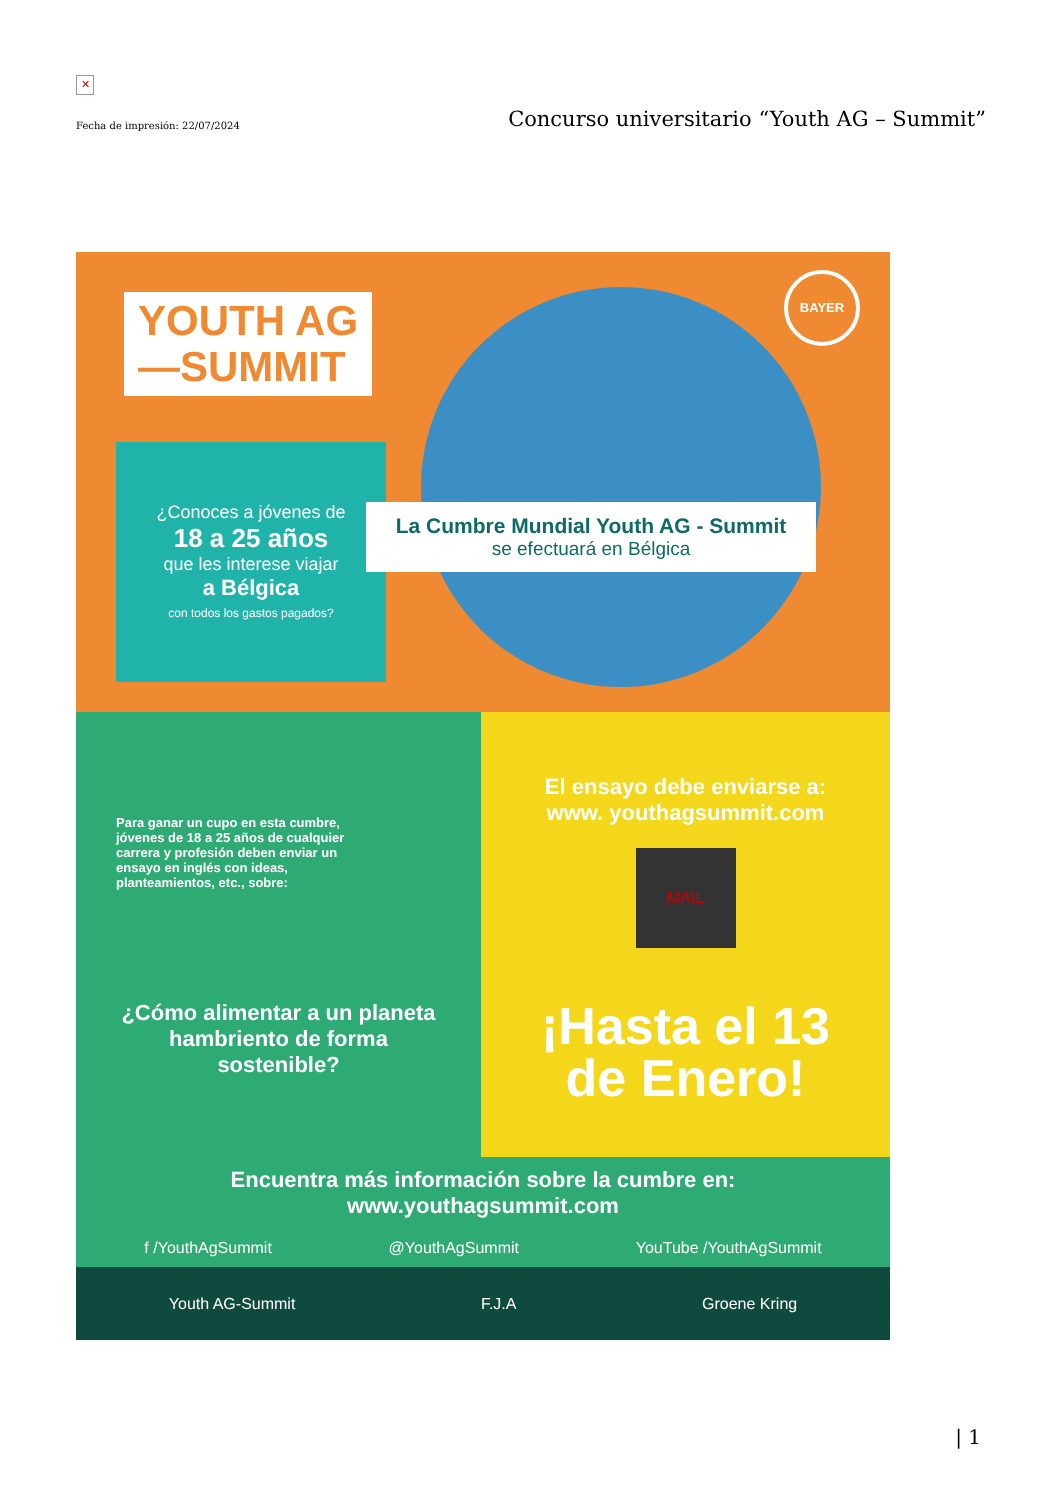✕
Fecha de impresión: 22/07/2024 Concurso universitario “Youth AG – Summit”
YOUTH AG
—SUMMIT
BAYER
¿Conoces a jóvenes de
18 a 25 años
que les interese viajar
a Bélgica
con todos los gastos pagados?
La Cumbre Mundial Youth AG - Summit
se efectuará en Bélgica
Para ganar un cupo en esta cumbre, jóvenes de 18 a 25 años de cualquier carrera y profesión deben enviar un ensayo en inglés con ideas, planteamientos, etc., sobre:
¿Cómo alimentar a un planeta hambriento de forma sostenible?
El ensayo debe enviarse a:
www. youthagsummit.com
MAIL
¡Hasta el 13
de Enero!
Encuentra más información sobre la cumbre en:
www.youthagsummit.com
f /YouthAgSummit @YouthAgSummit YouTube /YouthAgSummit
Youth AG-Summit F.J.A Groene Kring
| 1